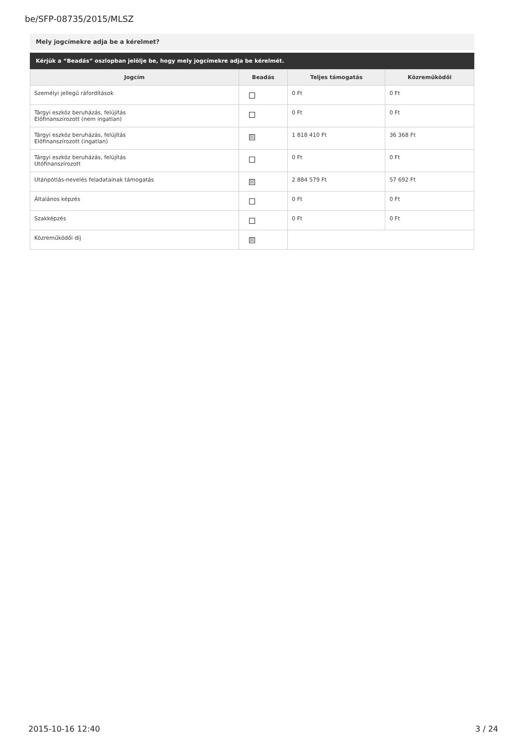be/SFP-08735/2015/MLSZ
Mely jogcímekre adja be a kérelmet?
Kérjük a “Beadás” oszlopban jelölje be, hogy mely jogcímekre adja be kérelmét.
| Jogcím | Beadás | Teljes támogatás | Közreműködői |
| --- | --- | --- | --- |
| Személyi jellegű ráfordítások | | 0 Ft | 0 Ft |
| Tárgyi eszköz beruházás, felújítás Előfinanszírozott (nem ingatlan) | | 0 Ft | 0 Ft |
| Tárgyi eszköz beruházás, felújítás Előfinanszírozott (ingatlan) | ☒ | 1 818 410 Ft | 36 368 Ft |
| Tárgyi eszköz beruházás, felújítás Utófinanszírozott | | 0 Ft | 0 Ft |
| Utánpótlás-nevelés feladatainak támogatás | ☒ | 2 884 579 Ft | 57 692 Ft |
| Általános képzés | | 0 Ft | 0 Ft |
| Szakképzés | | 0 Ft | 0 Ft |
| Közreműködői díj | ☒ | | |
2015-10-16 12:40 3 / 24